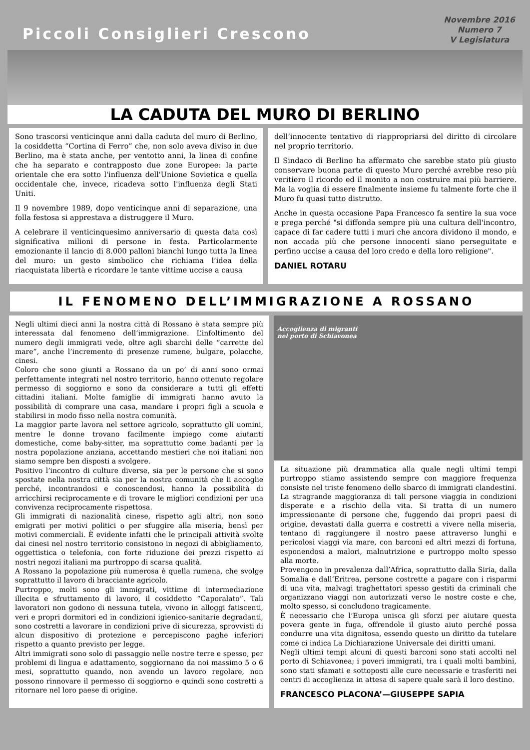Piccoli Consiglieri Crescono
Novembre 2016
Numero 7
V Legislatura
LA CADUTA DEL MURO DI BERLINO
Sono trascorsi venticinque anni dalla caduta del muro di Berlino, la cosiddetta “Cortina di Ferro” che, non solo aveva diviso in due Berlino, ma è stata anche, per ventotto anni, la linea di confine che ha separato e contrapposto due zone Europee: la parte orientale che era sotto l'influenza dell'Unione Sovietica e quella occidentale che, invece, ricadeva sotto l'influenza degli Stati Uniti.
Il 9 novembre 1989, dopo venticinque anni di separazione, una folla festosa si apprestava a distruggere il Muro.
A celebrare il venticinquesimo anniversario di questa data così significativa milioni di persone in festa. Particolarmente emozionante il lancio di 8.000 palloni bianchi lungo tutta la linea del muro: un gesto simbolico che richiama l’idea della riacquistata libertà e ricordare le tante vittime uccise a causa
dell’innocente tentativo di riappropriarsi del diritto di circolare nel proprio territorio.
Il Sindaco di Berlino ha affermato che sarebbe stato più giusto conservare buona parte di questo Muro perché avrebbe reso più veritiero il ricordo ed il monito a non costruire mai più barriere. Ma la voglia di essere finalmente insieme fu talmente forte che il Muro fu quasi tutto distrutto.
Anche in questa occasione Papa Francesco fa sentire la sua voce e prega perché "si diffonda sempre più una cultura dell'incontro, capace di far cadere tutti i muri che ancora dividono il mondo, e non accada più che persone innocenti siano perseguitate e perfino uccise a causa del loro credo e della loro religione".
DANIEL ROTARU
IL FENOMENO DELL’IMMIGRAZIONE A ROSSANO
Negli ultimi dieci anni la nostra città di Rossano è stata sempre più interessata dal fenomeno dell’immigrazione. L’infoltimento del numero degli immigrati vede, oltre agli sbarchi delle “carrette del mare”, anche l’incremento di presenze rumene, bulgare, polacche, cinesi.
Coloro che sono giunti a Rossano da un po’ di anni sono ormai perfettamente integrati nel nostro territorio, hanno ottenuto regolare permesso di soggiorno e sono da considerare a tutti gli effetti cittadini italiani. Molte famiglie di immigrati hanno avuto la possibilità di comprare una casa, mandare i propri figli a scuola e stabilirsi in modo fisso nella nostra comunità.
La maggior parte lavora nel settore agricolo, soprattutto gli uomini, mentre le donne trovano facilmente impiego come aiutanti domestiche, come baby-sitter, ma soprattutto come badanti per la nostra popolazione anziana, accettando mestieri che noi italiani non siamo sempre ben disposti a svolgere.
Positivo l’incontro di culture diverse, sia per le persone che si sono spostate nella nostra città sia per la nostra comunità che li accoglie perché, incontrandosi e conoscendosi, hanno la possibilità di arricchirsi reciprocamente e di trovare le migliori condizioni per una convivenza reciprocamente rispettosa.
Gli immigrati di nazionalità cinese, rispetto agli altri, non sono emigrati per motivi politici o per sfuggire alla miseria, bensì per motivi commerciali. È evidente infatti che le principali attività svolte dai cinesi nel nostro territorio consistono in negozi di abbigliamento, oggettistica o telefonia, con forte riduzione dei prezzi rispetto ai nostri negozi italiani ma purtroppo di scarsa qualità.
A Rossano la popolazione più numerosa è quella rumena, che svolge soprattutto il lavoro di bracciante agricolo.
Purtroppo, molti sono gli immigrati, vittime di intermediazione illecita e sfruttamento di lavoro, il cosiddetto “Caporalato”. Tali lavoratori non godono di nessuna tutela, vivono in alloggi fatiscenti, veri e propri dormitori ed in condizioni igienico-sanitarie degradanti, sono costretti a lavorare in condizioni prive di sicurezza, sprovvisti di alcun dispositivo di protezione e percepiscono paghe inferiori rispetto a quanto previsto per legge.
Altri immigrati sono solo di passaggio nelle nostre terre e spesso, per problemi di lingua e adattamento, soggiornano da noi massimo 5 o 6 mesi, soprattutto quando, non avendo un lavoro regolare, non possono rinnovare il permesso di soggiorno e quindi sono costretti a ritornare nel loro paese di origine.
Accoglienza di migranti
nel porto di Schiavonea
La situazione più drammatica alla quale negli ultimi tempi purtroppo stiamo assistendo sempre con maggiore frequenza consiste nel triste fenomeno dello sbarco di immigrati clandestini. La stragrande maggioranza di tali persone viaggia in condizioni disperate e a rischio della vita. Si tratta di un numero impressionante di persone che, fuggendo dai propri paesi di origine, devastati dalla guerra e costretti a vivere nella miseria, tentano di raggiungere il nostro paese attraverso lunghi e pericolosi viaggi via mare, con barconi ed altri mezzi di fortuna, esponendosi a malori, malnutrizione e purtroppo molto spesso alla morte.
Provengono in prevalenza dall’Africa, soprattutto dalla Siria, dalla Somalia e dall’Eritrea, persone costrette a pagare con i risparmi di una vita, malvagi traghettatori spesso gestiti da criminali che organizzano viaggi non autorizzati verso le nostre coste e che, molto spesso, si concludono tragicamente.
È necessario che l’Europa unisca gli sforzi per aiutare questa povera gente in fuga, offrendole il giusto aiuto perché possa condurre una vita dignitosa, essendo questo un diritto da tutelare come ci indica La Dichiarazione Universale dei diritti umani.
Negli ultimi tempi alcuni di questi barconi sono stati accolti nel porto di Schiavonea; i poveri immigrati, tra i quali molti bambini, sono stati sfamati e sottoposti alle cure necessarie e trasferiti nei centri di accoglienza in attesa di sapere quale sarà il loro destino.
FRANCESCO PLACONA’—GIUSEPPE SAPIA